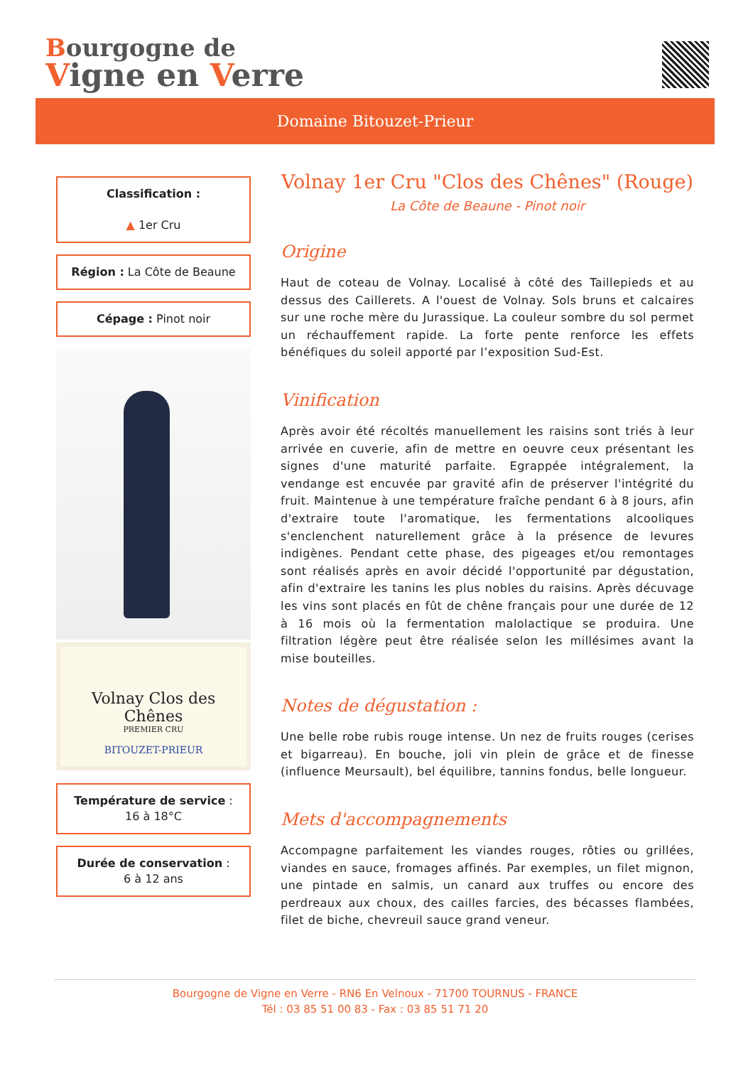Bourgogne de
Vigne en Verre
Domaine Bitouzet-Prieur
Classification :
▲ 1er Cru
Région : La Côte de Beaune
Cépage : Pinot noir
Volnay Clos des Chênes
PREMIER CRU
BITOUZET-PRIEUR
Température de service :
16 à 18°C
Durée de conservation :
6 à 12 ans
Volnay 1er Cru "Clos des Chênes" (Rouge)
La Côte de Beaune - Pinot noir
Origine
Haut de coteau de Volnay. Localisé à côté des Taillepieds et au dessus des Caillerets. A l'ouest de Volnay. Sols bruns et calcaires sur une roche mère du Jurassique. La couleur sombre du sol permet un réchauffement rapide. La forte pente renforce les effets bénéfiques du soleil apporté par l’exposition Sud-Est.
Vinification
Après avoir été récoltés manuellement les raisins sont triés à leur arrivée en cuverie, afin de mettre en oeuvre ceux présentant les signes d'une maturité parfaite. Egrappée intégralement, la vendange est encuvée par gravité afin de préserver l'intégrité du fruit. Maintenue à une température fraîche pendant 6 à 8 jours, afin d'extraire toute l'aromatique, les fermentations alcooliques s'enclenchent naturellement grâce à la présence de levures indigènes. Pendant cette phase, des pigeages et/ou remontages sont réalisés après en avoir décidé l'opportunité par dégustation, afin d'extraire les tanins les plus nobles du raisins. Après décuvage les vins sont placés en fût de chêne français pour une durée de 12 à 16 mois où la fermentation malolactique se produira. Une filtration légère peut être réalisée selon les millésimes avant la mise bouteilles.
Notes de dégustation :
Une belle robe rubis rouge intense. Un nez de fruits rouges (cerises et bigarreau). En bouche, joli vin plein de grâce et de finesse (influence Meursault), bel équilibre, tannins fondus, belle longueur.
Mets d'accompagnements
Accompagne parfaitement les viandes rouges, rôties ou grillées, viandes en sauce, fromages affinés. Par exemples, un filet mignon, une pintade en salmis, un canard aux truffes ou encore des perdreaux aux choux, des cailles farcies, des bécasses flambées, filet de biche, chevreuil sauce grand veneur.
Bourgogne de Vigne en Verre - RN6 En Velnoux - 71700 TOURNUS - FRANCE
Tél : 03 85 51 00 83 - Fax : 03 85 51 71 20